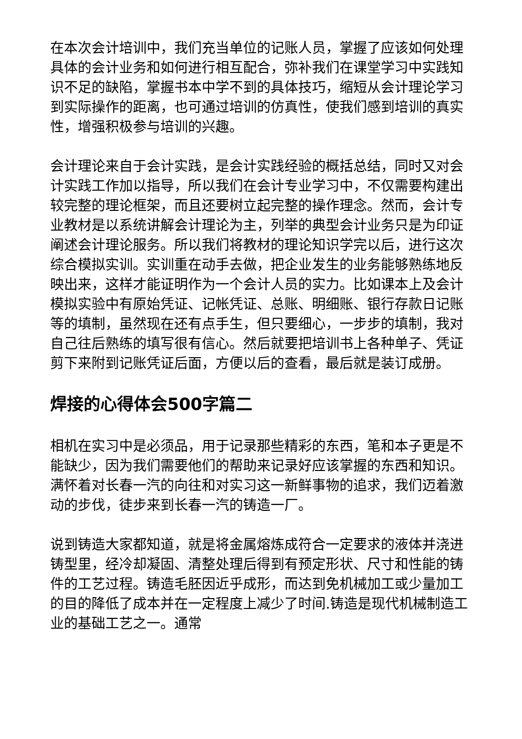在本次会计培训中，我们充当单位的记账人员，掌握了应该如何处理具体的会计业务和如何进行相互配合，弥补我们在课堂学习中实践知识不足的缺陷，掌握书本中学不到的具体技巧，缩短从会计理论学习到实际操作的距离，也可通过培训的仿真性，使我们感到培训的真实性，增强积极参与培训的兴趣。
会计理论来自于会计实践，是会计实践经验的概括总结，同时又对会计实践工作加以指导，所以我们在会计专业学习中，不仅需要构建出较完整的理论框架，而且还要树立起完整的操作理念。然而，会计专业教材是以系统讲解会计理论为主，列举的典型会计业务只是为印证阐述会计理论服务。所以我们将教材的理论知识学完以后，进行这次综合模拟实训。实训重在动手去做，把企业发生的业务能够熟练地反映出来，这样才能证明作为一个会计人员的实力。比如课本上及会计模拟实验中有原始凭证、记帐凭证、总账、明细账、银行存款日记账等的填制，虽然现在还有点手生，但只要细心，一步步的填制，我对自己往后熟练的填写很有信心。然后就要把培训书上各种单子、凭证剪下来附到记账凭证后面，方便以后的查看，最后就是装订成册。
焊接的心得体会500字篇二
相机在实习中是必须品，用于记录那些精彩的东西，笔和本子更是不能缺少，因为我们需要他们的帮助来记录好应该掌握的东西和知识。满怀着对长春一汽的向往和对实习这一新鲜事物的追求，我们迈着激动的步伐，徒步来到长春一汽的铸造一厂。
说到铸造大家都知道，就是将金属熔炼成符合一定要求的液体并浇进铸型里，经冷却凝固、清整处理后得到有预定形状、尺寸和性能的铸件的工艺过程。铸造毛胚因近乎成形，而达到免机械加工或少量加工的目的降低了成本并在一定程度上减少了时间.铸造是现代机械制造工业的基础工艺之一。通常